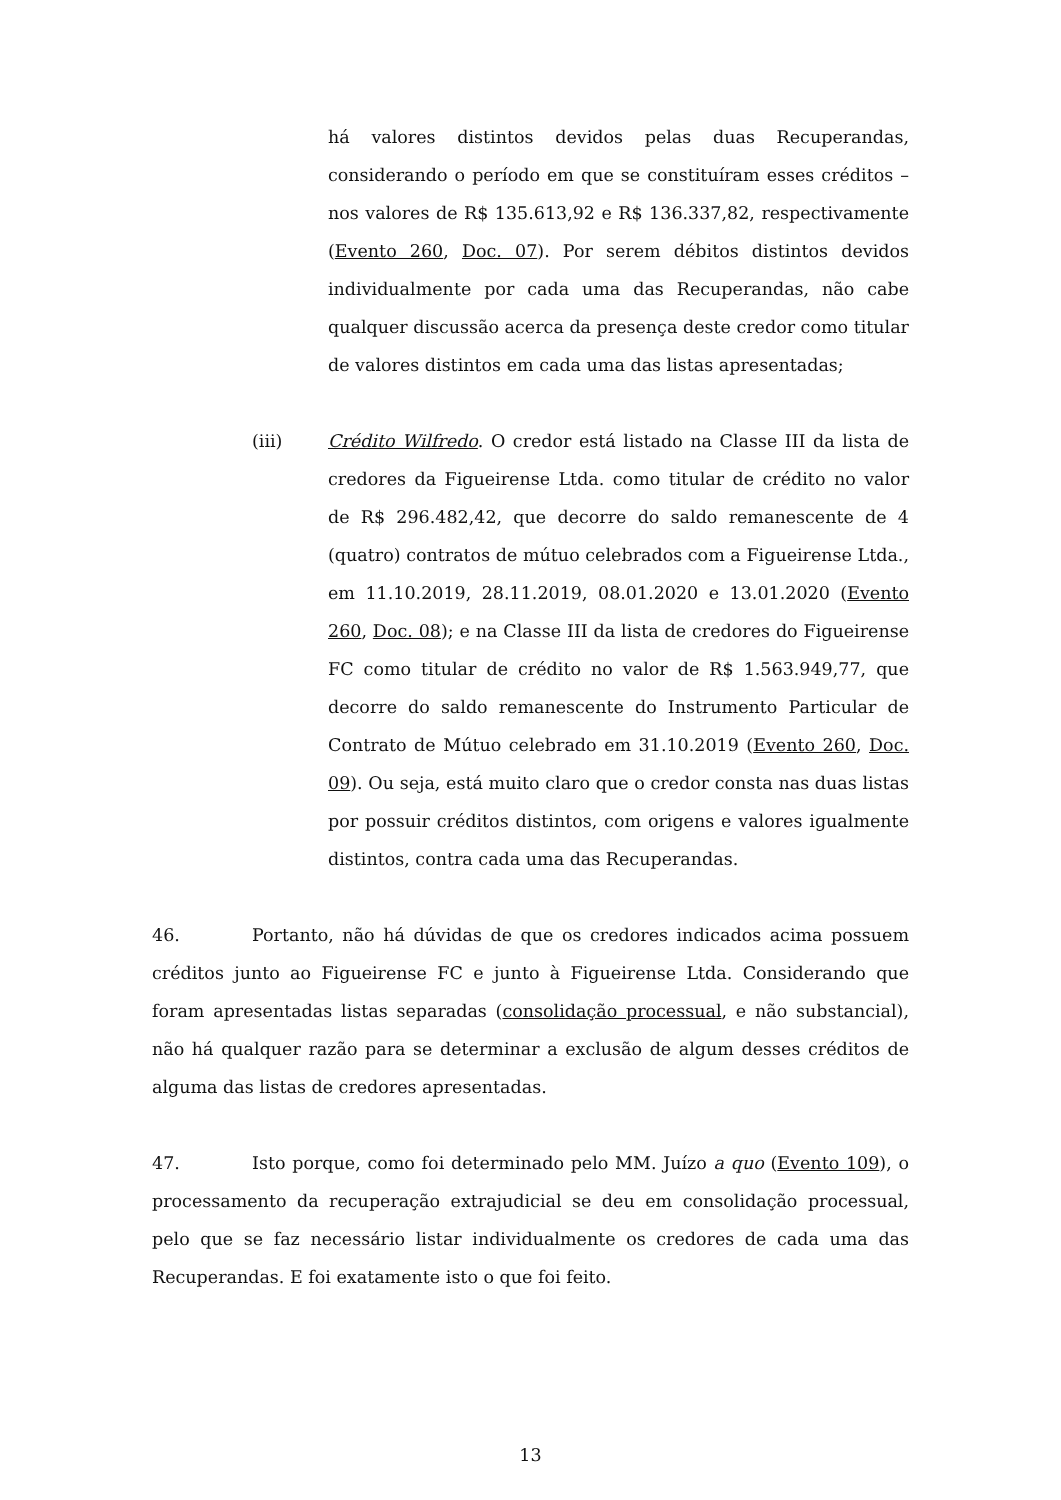há valores distintos devidos pelas duas Recuperandas, considerando o período em que se constituíram esses créditos – nos valores de R$ 135.613,92 e R$ 136.337,82, respectivamente (Evento 260, Doc. 07). Por serem débitos distintos devidos individualmente por cada uma das Recuperandas, não cabe qualquer discussão acerca da presença deste credor como titular de valores distintos em cada uma das listas apresentadas;
(iii) Crédito Wilfredo. O credor está listado na Classe III da lista de credores da Figueirense Ltda. como titular de crédito no valor de R$ 296.482,42, que decorre do saldo remanescente de 4 (quatro) contratos de mútuo celebrados com a Figueirense Ltda., em 11.10.2019, 28.11.2019, 08.01.2020 e 13.01.2020 (Evento 260, Doc. 08); e na Classe III da lista de credores do Figueirense FC como titular de crédito no valor de R$ 1.563.949,77, que decorre do saldo remanescente do Instrumento Particular de Contrato de Mútuo celebrado em 31.10.2019 (Evento 260, Doc. 09). Ou seja, está muito claro que o credor consta nas duas listas por possuir créditos distintos, com origens e valores igualmente distintos, contra cada uma das Recuperandas.
46. Portanto, não há dúvidas de que os credores indicados acima possuem créditos junto ao Figueirense FC e junto à Figueirense Ltda. Considerando que foram apresentadas listas separadas (consolidação processual, e não substancial), não há qualquer razão para se determinar a exclusão de algum desses créditos de alguma das listas de credores apresentadas.
47. Isto porque, como foi determinado pelo MM. Juízo a quo (Evento 109), o processamento da recuperação extrajudicial se deu em consolidação processual, pelo que se faz necessário listar individualmente os credores de cada uma das Recuperandas. E foi exatamente isto o que foi feito.
13